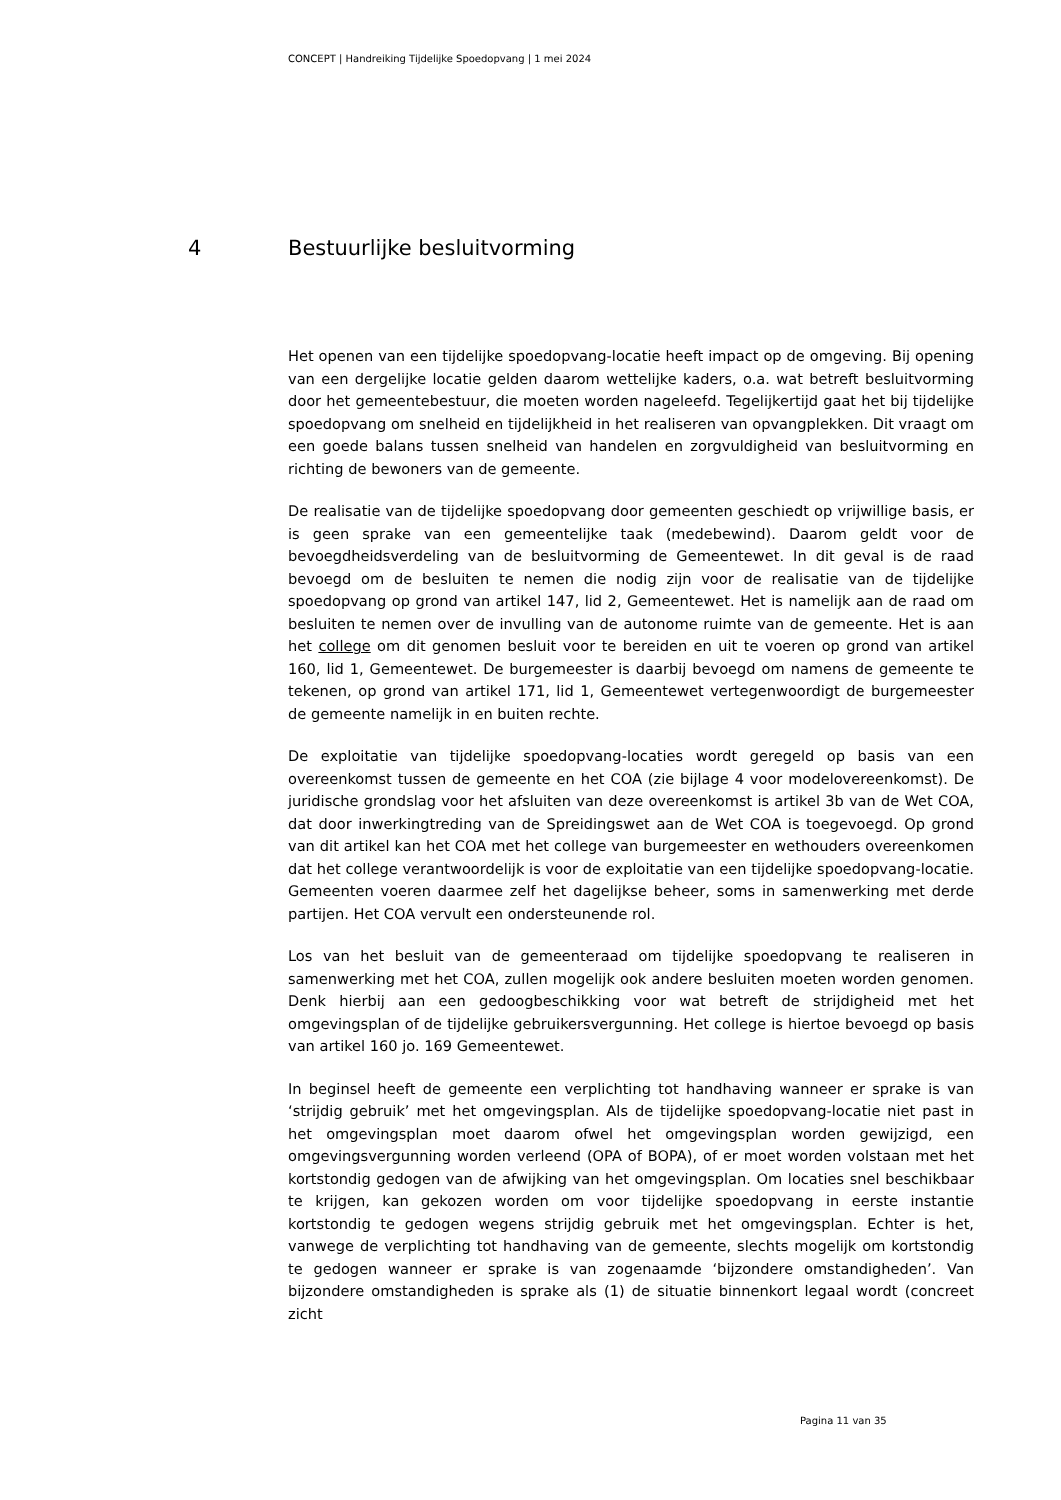CONCEPT | Handreiking Tijdelijke Spoedopvang | 1 mei 2024
4 Bestuurlijke besluitvorming
Het openen van een tijdelijke spoedopvang-locatie heeft impact op de omgeving. Bij opening van een dergelijke locatie gelden daarom wettelijke kaders, o.a. wat betreft besluitvorming door het gemeentebestuur, die moeten worden nageleefd. Tegelijkertijd gaat het bij tijdelijke spoedopvang om snelheid en tijdelijkheid in het realiseren van opvangplekken. Dit vraagt om een goede balans tussen snelheid van handelen en zorgvuldigheid van besluitvorming en richting de bewoners van de gemeente.
De realisatie van de tijdelijke spoedopvang door gemeenten geschiedt op vrijwillige basis, er is geen sprake van een gemeentelijke taak (medebewind). Daarom geldt voor de bevoegdheidsverdeling van de besluitvorming de Gemeentewet. In dit geval is de raad bevoegd om de besluiten te nemen die nodig zijn voor de realisatie van de tijdelijke spoedopvang op grond van artikel 147, lid 2, Gemeentewet. Het is namelijk aan de raad om besluiten te nemen over de invulling van de autonome ruimte van de gemeente. Het is aan het college om dit genomen besluit voor te bereiden en uit te voeren op grond van artikel 160, lid 1, Gemeentewet. De burgemeester is daarbij bevoegd om namens de gemeente te tekenen, op grond van artikel 171, lid 1, Gemeentewet vertegenwoordigt de burgemeester de gemeente namelijk in en buiten rechte.
De exploitatie van tijdelijke spoedopvang-locaties wordt geregeld op basis van een overeenkomst tussen de gemeente en het COA (zie bijlage 4 voor modelovereenkomst). De juridische grondslag voor het afsluiten van deze overeenkomst is artikel 3b van de Wet COA, dat door inwerkingtreding van de Spreidingswet aan de Wet COA is toegevoegd. Op grond van dit artikel kan het COA met het college van burgemeester en wethouders overeenkomen dat het college verantwoordelijk is voor de exploitatie van een tijdelijke spoedopvang-locatie. Gemeenten voeren daarmee zelf het dagelijkse beheer, soms in samenwerking met derde partijen. Het COA vervult een ondersteunende rol.
Los van het besluit van de gemeenteraad om tijdelijke spoedopvang te realiseren in samenwerking met het COA, zullen mogelijk ook andere besluiten moeten worden genomen. Denk hierbij aan een gedoogbeschikking voor wat betreft de strijdigheid met het omgevingsplan of de tijdelijke gebruikersvergunning. Het college is hiertoe bevoegd op basis van artikel 160 jo. 169 Gemeentewet.
In beginsel heeft de gemeente een verplichting tot handhaving wanneer er sprake is van ‘strijdig gebruik’ met het omgevingsplan. Als de tijdelijke spoedopvang-locatie niet past in het omgevingsplan moet daarom ofwel het omgevingsplan worden gewijzigd, een omgevingsvergunning worden verleend (OPA of BOPA), of er moet worden volstaan met het kortstondig gedogen van de afwijking van het omgevingsplan. Om locaties snel beschikbaar te krijgen, kan gekozen worden om voor tijdelijke spoedopvang in eerste instantie kortstondig te gedogen wegens strijdig gebruik met het omgevingsplan. Echter is het, vanwege de verplichting tot handhaving van de gemeente, slechts mogelijk om kortstondig te gedogen wanneer er sprake is van zogenaamde ‘bijzondere omstandigheden’. Van bijzondere omstandigheden is sprake als (1) de situatie binnenkort legaal wordt (concreet zicht
Pagina 11 van 35